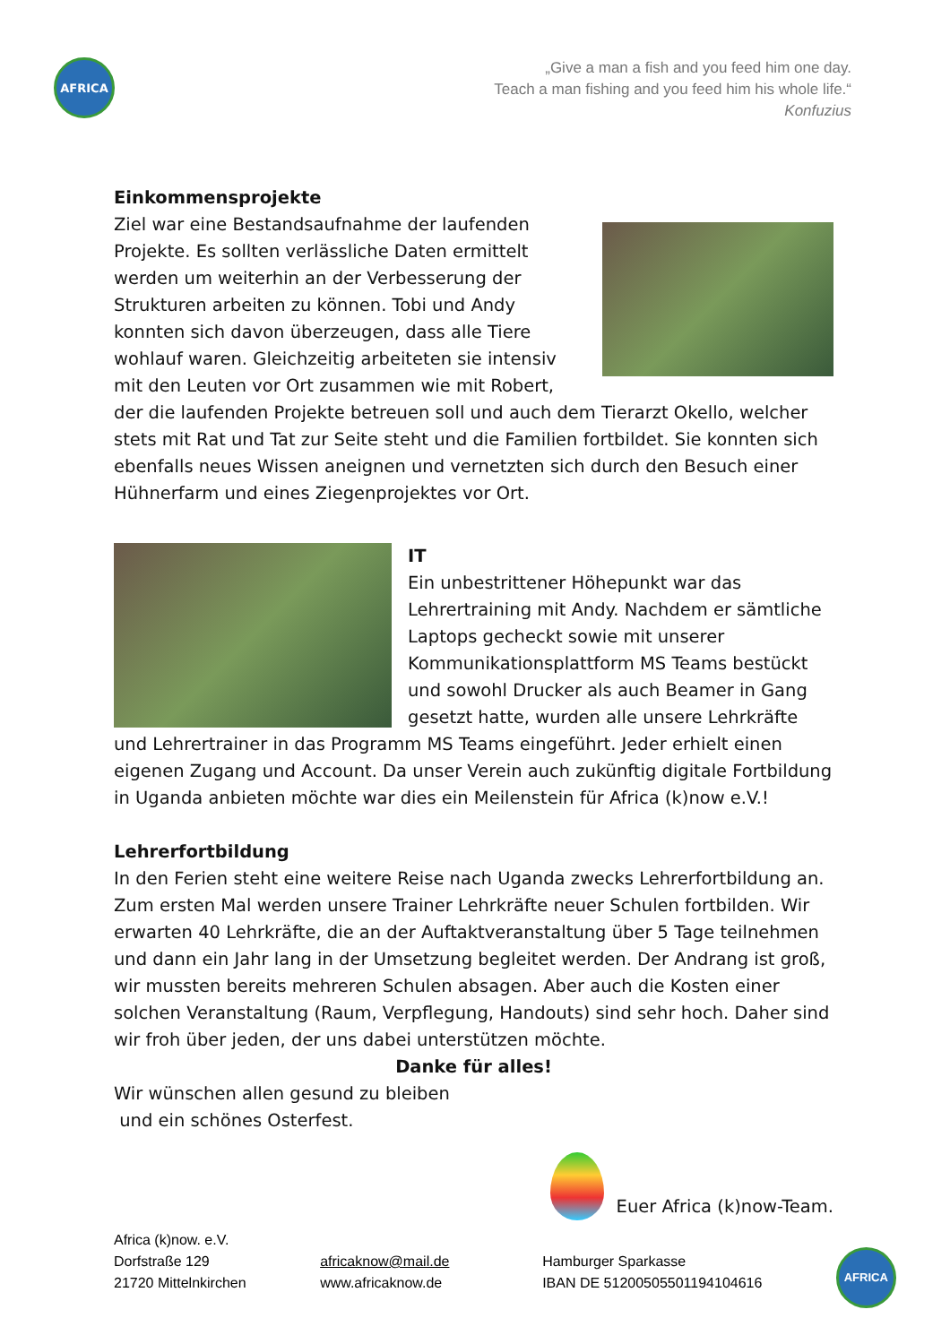AFRICA
„Give a man a fish and you feed him one day.
Teach a man fishing and you feed him his whole life.“
Konfuzius
Einkommensprojekte
Ziel war eine Bestandsaufnahme der laufenden Projekte. Es sollten verlässliche Daten ermittelt werden um weiterhin an der Verbesserung der Strukturen arbeiten zu können. Tobi und Andy konnten sich davon überzeugen, dass alle Tiere wohlauf waren. Gleichzeitig arbeiteten sie intensiv mit den Leuten vor Ort zusammen wie mit Robert, der die laufenden Projekte betreuen soll und auch dem Tierarzt Okello, welcher stets mit Rat und Tat zur Seite steht und die Familien fortbildet. Sie konnten sich ebenfalls neues Wissen aneignen und vernetzten sich durch den Besuch einer Hühnerfarm und eines Ziegenprojektes vor Ort.
IT
Ein unbestrittener Höhepunkt war das Lehrertraining mit Andy. Nachdem er sämtliche Laptops gecheckt sowie mit unserer Kommunikationsplattform MS Teams bestückt und sowohl Drucker als auch Beamer in Gang gesetzt hatte, wurden alle unsere Lehrkräfte und Lehrertrainer in das Programm MS Teams eingeführt. Jeder erhielt einen eigenen Zugang und Account. Da unser Verein auch zukünftig digitale Fortbildung in Uganda anbieten möchte war dies ein Meilenstein für Africa (k)now e.V.!
Lehrerfortbildung
In den Ferien steht eine weitere Reise nach Uganda zwecks Lehrerfortbildung an. Zum ersten Mal werden unsere Trainer Lehrkräfte neuer Schulen fortbilden. Wir erwarten 40 Lehrkräfte, die an der Auftaktveranstaltung über 5 Tage teilnehmen und dann ein Jahr lang in der Umsetzung begleitet werden. Der Andrang ist groß, wir mussten bereits mehreren Schulen absagen. Aber auch die Kosten einer solchen Veranstaltung (Raum, Verpflegung, Handouts) sind sehr hoch. Daher sind wir froh über jeden, der uns dabei unterstützen möchte.
Danke für alles!
Wir wünschen allen gesund zu bleiben
und ein schönes Osterfest.
Euer Africa (k)now-Team.
Africa (k)now. e.V.
Dorfstraße 129
21720 Mittelnkirchen
africaknow@mail.de
www.africaknow.de
Hamburger Sparkasse
IBAN DE 51200505501194104616
AFRICA